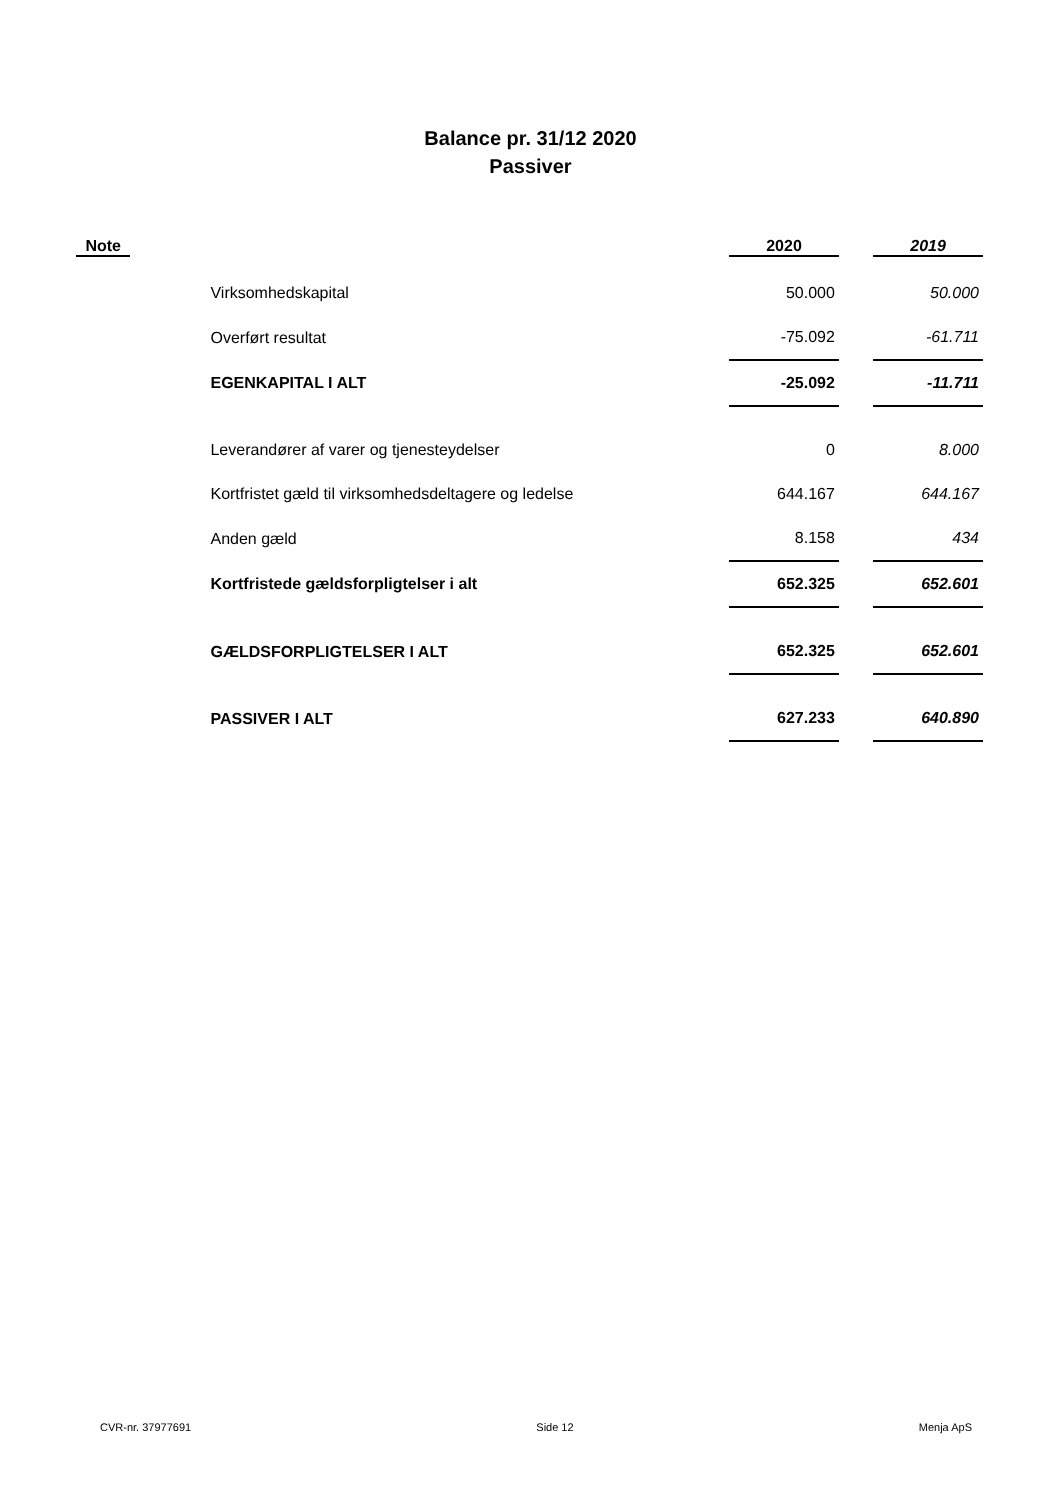Balance pr. 31/12 2020
Passiver
| Note | | 2020 | | 2019 |
| --- | --- | --- | --- | --- |
| | Virksomhedskapital | 50.000 | | 50.000 |
| | Overført resultat | -75.092 | | -61.711 |
| | EGENKAPITAL I ALT | -25.092 | | -11.711 |
| | Leverandører af varer og tjenesteydelser | 0 | | 8.000 |
| | Kortfristet gæld til virksomhedsdeltagere og ledelse | 644.167 | | 644.167 |
| | Anden gæld | 8.158 | | 434 |
| | Kortfristede gældsforpligtelser i alt | 652.325 | | 652.601 |
| | GÆLDSFORPLIGTELSER I ALT | 652.325 | | 652.601 |
| | PASSIVER I ALT | 627.233 | | 640.890 |
CVR-nr. 37977691 Side 12 Menja ApS